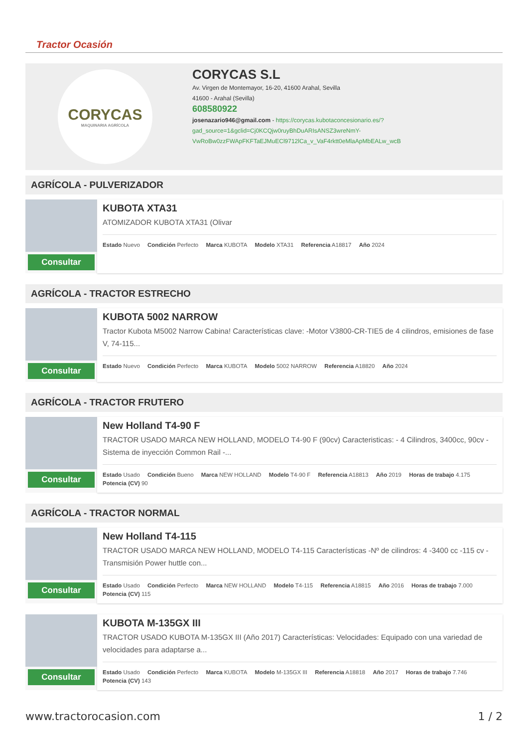Tractor Ocasión
CORYCAS
MAQUINARIA AGRÍCOLA
CORYCAS S.L
Av. Virgen de Montemayor, 16-20, 41600 Arahal, Sevilla
41600 - Arahal (Sevilla)
608580922
josenazario946@gmail.com - https://corycas.kubotaconcesionario.es/?
gad_source=1&gclid=Cj0KCQjw0ruyBhDuARIsANSZ3wreNmY-
VwRoBw0zzFWApFKFTaEJMuECl9712lCa_v_VaF4rktt0eMlaApMbEALw_wcB
AGRÍCOLA - PULVERIZADOR
Consultar
KUBOTA XTA31
ATOMIZADOR KUBOTA XTA31 (Olivar
Estado Nuevo Condición Perfecto Marca KUBOTA Modelo XTA31 Referencia A18817 Año 2024
AGRÍCOLA - TRACTOR ESTRECHO
Consultar
KUBOTA 5002 NARROW
Tractor Kubota M5002 Narrow Cabina! Características clave: -Motor V3800-CR-TIE5 de 4 cilindros, emisiones de fase V, 74-115...
Estado Nuevo Condición Perfecto Marca KUBOTA Modelo 5002 NARROW Referencia A18820 Año 2024
AGRÍCOLA - TRACTOR FRUTERO
Consultar
New Holland T4-90 F
TRACTOR USADO MARCA NEW HOLLAND, MODELO T4-90 F (90cv) Caracteristicas: - 4 Cilindros, 3400cc, 90cv - Sistema de inyección Common Rail -...
Estado Usado Condición Bueno Marca NEW HOLLAND Modelo T4-90 F Referencia A18813 Año 2019 Horas de trabajo 4.175 Potencia (CV) 90
AGRÍCOLA - TRACTOR NORMAL
Consultar
New Holland T4-115
TRACTOR USADO MARCA NEW HOLLAND, MODELO T4-115 Características -Nº de cilindros: 4 -3400 cc -115 cv - Transmisión Power huttle con...
Estado Usado Condición Perfecto Marca NEW HOLLAND Modelo T4-115 Referencia A18815 Año 2016 Horas de trabajo 7.000 Potencia (CV) 115
Consultar
KUBOTA M-135GX III
TRACTOR USADO KUBOTA M-135GX III (Año 2017) Características: Velocidades: Equipado con una variedad de velocidades para adaptarse a...
Estado Usado Condición Perfecto Marca KUBOTA Modelo M-135GX III Referencia A18818 Año 2017 Horas de trabajo 7.746 Potencia (CV) 143
www.tractorocasion.com 1 / 2